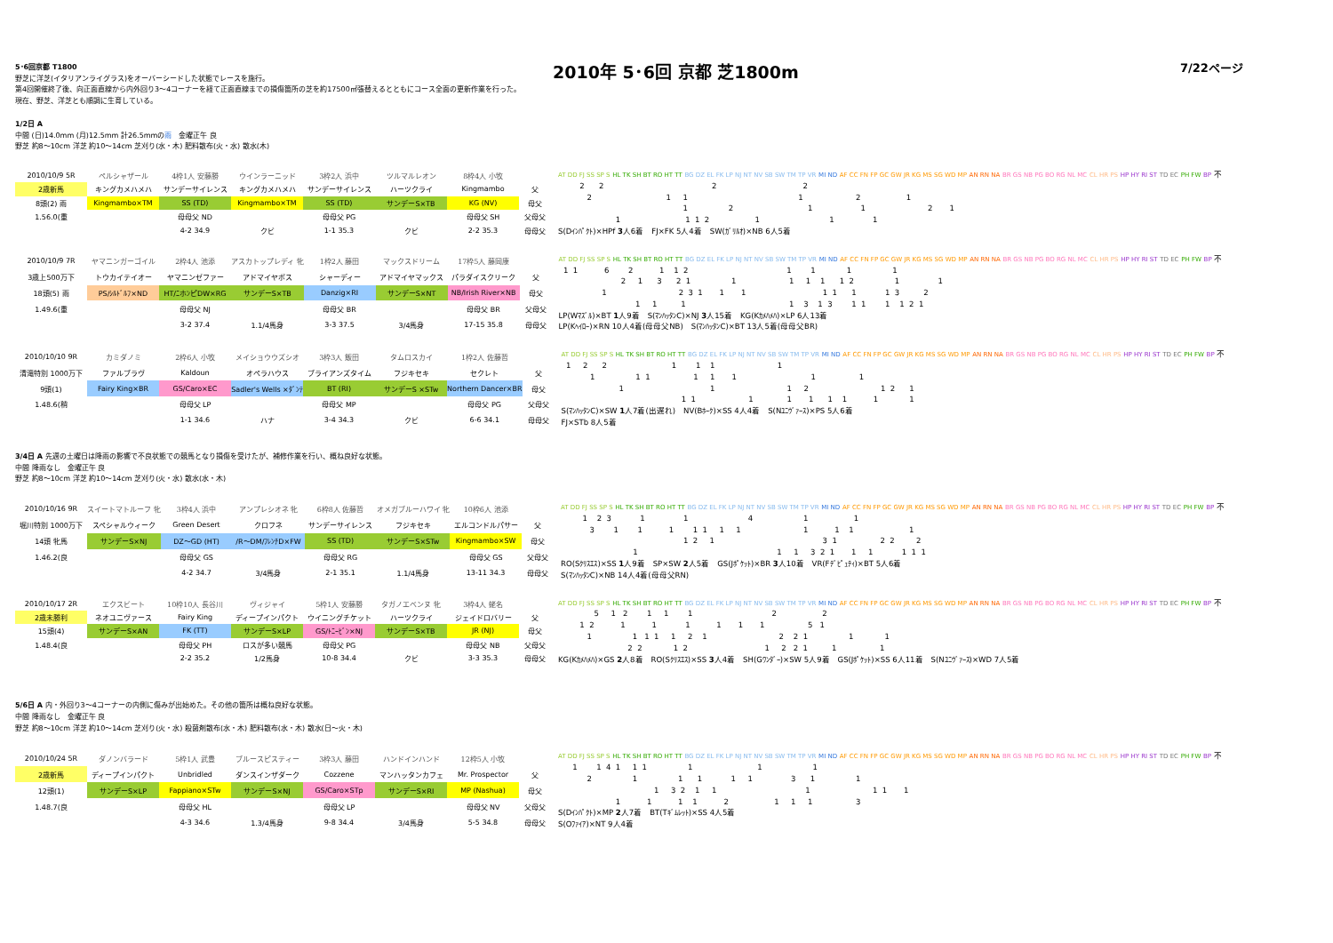2010年 5･6回 京都 芝1800m 7/22ページ
5･6回京都 T1800
野芝に洋芝(イタリアンライグラス)をオーバーシードした状態でレースを施行。
第4回開催終了後、向正面直線から内外回り3～4コーナーを経て正面直線までの損傷箇所の芝を約17500㎡張替えるとともにコース全面の更新作業を行った。
現在、野芝、洋芝とも順調に生育している。
1/2日 A
中間 (日)14.0mm (月)12.5mm 計26.5mmの雨　金曜正午 良
野芝 約8～10cm 洋芝 約10～14cm 芝刈り(水・木) 肥料散布(火・水) 散水(木)
| 2010/10/9 5R | ペルシャザール | 4枠1人 安藤勝 | ウインラーニッド | 3枠2人 浜中 | ツルマルレオン | 8枠4人 小牧 | |
| 2歳新馬 | キングカメハメハ | サンデーサイレンス | キングカメハメハ | サンデーサイレンス | ハーツクライ | Kingmambo | 父 |
| 8頭(2) 雨 | Kingmambo×TM | SS (TD) | Kingmambo×TM | SS (TD) | サンデーS×TB | KG (NV) | 母父 |
| 1.56.0(重 | | 母母父 ND | | 母母父 PG | | 母母父 SH | 父母父 |
| | | 4-2 34.9 | クビ | 1-1 35.3 | クビ | 2-2 35.3 | 母母父 |
AT DD FJ SS SP S HL TK SH BT RO HT TT BG DZ EL FK LP NJ NT NV SB SW TM TP VR MI ND AF CC FN FP GC GW JR KG MS SG WD MP AN RN NA BR GS NB PG BO RG NL MC CL HR PS HP HY RI ST TD EC PH FW BP 不
2 2 2 2
2 1 1 1 2 1
1 2 1 1 2 1
1 1 1 2 1 1 1
S(Dｲﾝﾊﾟｸﾄ)×HPf 3人6着　FJ×FK 5人4着　SW(ｶﾞﾘﾙｵ)×NB 6人5着
| 2010/10/9 7R | ヤマニンガーゴイル | 2枠4人 池添 | アスカトップレディ 牝 | 1枠2人 藤田 | マックスドリーム | 17枠5人 藤岡康 | |
| 3歳上500万下 | トウカイテイオー | ヤマニンゼファー | アドマイヤボス | シャーディー | アドマイヤマックス | パラダイスクリーク | 父 |
| 18頭(5) 雨 | PS/ｼﾙﾄﾞﾙﾌ×ND | HT/ﾆホﾝピDW×RG | サンデーS×TB | Danzig×RI | サンデーS×NT | NB/Irish River×NB | 母父 |
| 1.49.6(重 | | 母母父 NJ | | 母母父 BR | | 母母父 BR | 父母父 |
| | | 3-2 37.4 | 1.1/4馬身 | 3-3 37.5 | 3/4馬身 | 17-15 35.8 | 母母父 |
AT DD FJ SS SP S HL TK SH BT RO HT TT BG DZ EL FK LP NJ NT NV SB SW TM TP VR MI ND AF CC FN FP GC GW JR KG MS SG WD MP AN RN NA BR GS NB PG BO RG NL MC CL HR PS HP HY RI ST TD EC PH FW BP 不
1 1 6 2 1 1 2 1 1 1 1
2 1 3 2 1 1 1 1 1 1 2 1 1
1 2 3 1 1 1 1 1 1 1 3 2
1 1 1 1 3 1 3 1 1 1 1 2 1
LP(Wﾏｽﾞﾙ)×BT 1人9着　S(ﾏﾝﾊｯﾀﾝC)×NJ 3人15着　KG(Kｶﾒﾊﾒﾊ)×LP 6人13着
LP(Kﾍｲﾛｰ)×RN 10人4着(母母父NB)　S(ﾏﾝﾊｯﾀﾝC)×BT 13人5着(母母父BR)
| 2010/10/10 9R | カミダノミ | 2枠6人 小牧 | メイショウウズシオ | 3枠3人 飯田 | タムロスカイ | 1枠2人 佐藤哲 | |
| 清滝特別 1000万下 | ファルブラヴ | Kaldoun | オペラハウス | ブライアンズタイム | フジキセキ | セクレト | 父 |
| 9頭(1) | Fairy King×BR | GS/Caro×EC | Sadler's Wells ×ﾀﾞﾝﾃ | BT (RI) | サンデーS ×STw | Northern Dancer×BR | 母父 |
| 1.48.6(稍 | | 母母父 LP | | 母母父 MP | | 母母父 PG | 父母父 |
| | | 1-1 34.6 | ハナ | 3-4 34.3 | クビ | 6-6 34.1 | 母母父 |
AT DD FJ SS SP S HL TK SH BT RO HT TT BG DZ EL FK LP NJ NT NV SB SW TM TP VR MI ND AF CC FN FP GC GW JR KG MS SG WD MP AN RN NA BR GS NB PG BO RG NL MC CL HR PS HP HY RI ST TD EC PH FW BP 不
1 2 2 1 1 1 1
1 1 1 1 1 1 1 1
1 1 1 2 1 2 1
1 1 1 1 1 1 1 1 1
S(ﾏﾝﾊｯﾀﾝC)×SW 1人7着(出遅れ)　NV(Bﾎｰｸ)×SS 4人4着　S(Nﾕﾆｳﾞｧｰｽ)×PS 5人6着
FJ×STb 8人5着
3/4日 A 先週の土曜日は降雨の影響で不良状態での競馬となり損傷を受けたが、補修作業を行い、概ね良好な状態。
中間 降雨なし　金曜正午 良
野芝 約8～10cm 洋芝 約10～14cm 芝刈り(火・水) 散水(水・木)
| 2010/10/16 9R | スイートマトルーフ 牝 | 3枠4人 浜中 | アンプレシオネ 牝 | 6枠8人 佐藤哲 | オメガブルーハワイ 牝 | 10枠6人 池添 | |
| 堀川特別 1000万下 | スペシャルウィーク | Green Desert | クロフネ | サンデーサイレンス | フジキセキ | エルコンドルパサー | 父 |
| 14頭 牝馬 | サンデーS×NJ | DZ～GD (HT) | /R～DM/ﾌﾚﾝﾁD×FW | SS (TD) | サンデーS×STw | Kingmambo×SW | 母父 |
| 1.46.2(良 | | 母母父 GS | | 母母父 RG | | 母母父 GS | 父母父 |
| | | 4-2 34.7 | 3/4馬身 | 2-1 35.1 | 1.1/4馬身 | 13-11 34.3 | 母母父 |
AT DD FJ SS SP S HL TK SH BT RO HT TT BG DZ EL FK LP NJ NT NV SB SW TM TP VR MI ND AF CC FN FP GC GW JR KG MS SG WD MP AN RN NA BR GS NB PG BO RG NL MC CL HR PS HP HY RI ST TD EC PH FW BP 不
1 2 3 1 1 4 1 1
3 1 1 1 1 1 1 1 1 1 1 1
1 2 1 3 1 2 2 2
1 1 1 3 2 1 1 1 1 1 1
RO(Sｸﾘｽｴｽ)×SS 1人9着　SP×SW 2人5着　GS(Jﾎﾟｹｯﾄ)×BR 3人10着　VR(Fﾃﾞﾋﾟｭﾃｨ)×BT 5人6着
S(ﾏﾝﾊｯﾀﾝC)×NB 14人4着(母母父RN)
| 2010/10/17 2R | エクスビート | 10枠10人 長谷川 | ヴィジャイ | 5枠1人 安藤勝 | タガノエベンヌ 牝 | 3枠4人 蛯名 | |
| 2歳未勝利 | ネオユニヴァース | Fairy King | ディープインパクト | ウイニングチケット | ハーツクライ | ジェイドロバリー | 父 |
| 15頭(4) | サンデーS×AN | FK (TT) | サンデーS×LP | GS/ﾄﾆｰﾋﾞﾝ×NJ | サンデーS×TB | JR (NJ) | 母父 |
| 1.48.4(良 | | 母母父 PH | ロスが多い競馬 | 母母父 PG | | 母母父 NB | 父母父 |
| | | 2-2 35.2 | 1/2馬身 | 10-8 34.4 | クビ | 3-3 35.3 | 母母父 |
AT DD FJ SS SP S HL TK SH BT RO HT TT BG DZ EL FK LP NJ NT NV SB SW TM TP VR MI ND AF CC FN FP GC GW JR KG MS SG WD MP AN RN NA BR GS NB PG BO RG NL MC CL HR PS HP HY RI ST TD EC PH FW BP 不
5 1 2 1 1 1 2 2
1 2 1 1 1 1 1 1 5 1
1 1 1 1 1 2 1 2 2 1 1 1
2 2 1 2 1 2 2 1 1 1
KG(Kｶﾒﾊﾒﾊ)×GS 2人8着　RO(Sｸﾘｽｴｽ)×SS 3人4着　SH(Gﾜﾝﾀﾞｰ)×SW 5人9着　GS(Jﾎﾟｹｯﾄ)×SS 6人11着　S(Nﾕﾆｳﾞｧｰｽ)×WD 7人5着
5/6日 A 内・外回り3～4コーナーの内側に傷みが出始めた。その他の箇所は概ね良好な状態。
中間 降雨なし　金曜正午 良
野芝 約8～10cm 洋芝 約10～14cm 芝刈り(火・水) 殺菌剤散布(水・木) 肥料散布(水・木) 散水(日～火・木)
| 2010/10/24 5R | ダノンバラード | 5枠1人 武豊 | ブルースピスティー | 3枠3人 藤田 | ハンドインハンド | 12枠5人 小牧 | |
| 2歳新馬 | ディープインパクト | Unbridled | ダンスインザダーク | Cozzene | マンハッタンカフェ | Mr. Prospector | 父 |
| 12頭(1) | サンデーS×LP | Fappiano×STw | サンデーS×NJ | GS/Caro×STp | サンデーS×RI | MP (Nashua) | 母父 |
| 1.48.7(良 | | 母母父 HL | | 母母父 LP | | 母母父 NV | 父母父 |
| | | 4-3 34.6 | 1.3/4馬身 | 9-8 34.4 | 3/4馬身 | 5-5 34.8 | 母母父 |
AT DD FJ SS SP S HL TK SH BT RO HT TT BG DZ EL FK LP NJ NT NV SB SW TM TP VR MI ND AF CC FN FP GC GW JR KG MS SG WD MP AN RN NA BR GS NB PG BO RG NL MC CL HR PS HP HY RI ST TD EC PH FW BP 不
1 1 4 1 1 1 1 1 1
2 1 1 1 1 1 3 1 1
1 3 2 1 1 1 1 1 1
1 1 1 1 2 1 1 1 3
S(Dｲﾝﾊﾟｸﾄ)×MP 2人7着　BT(Tｷﾞﾑﾚｯﾄ)×SS 4人5着
S(Oﾌｧｲｱ)×NT 9人4着